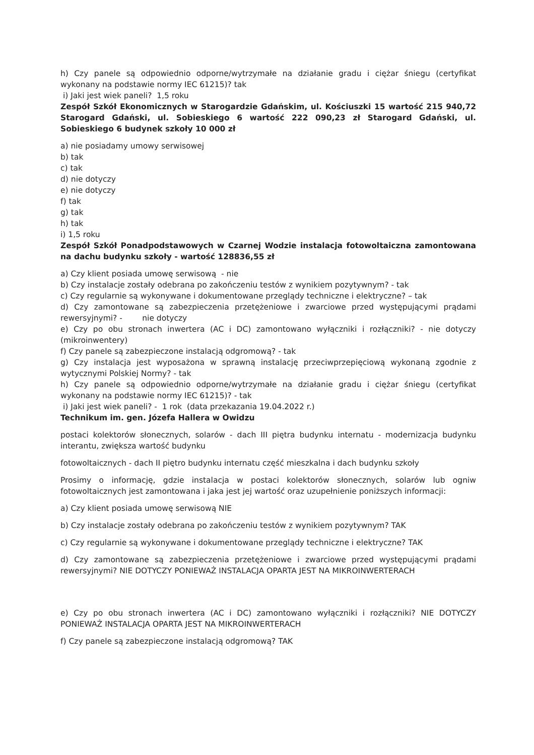h) Czy panele są odpowiednio odporne/wytrzymałe na działanie gradu i ciężar śniegu (certyfikat wykonany na podstawie normy IEC 61215)? tak
i) Jaki jest wiek paneli? 1,5 roku
Zespół Szkół Ekonomicznych w Starogardzie Gdańskim, ul. Kościuszki 15 wartość 215 940,72 Starogard Gdański, ul. Sobieskiego 6 wartość 222 090,23 zł Starogard Gdański, ul. Sobieskiego 6 budynek szkoły 10 000 zł
a) nie posiadamy umowy serwisowej
b) tak
c) tak
d) nie dotyczy
e) nie dotyczy
f) tak
g) tak
h) tak
i) 1,5 roku
Zespół Szkół Ponadpodstawowych w Czarnej Wodzie instalacja fotowoltaiczna zamontowana na dachu budynku szkoły - wartość 128836,55 zł
a) Czy klient posiada umowę serwisową - nie
b) Czy instalacje zostały odebrana po zakończeniu testów z wynikiem pozytywnym? - tak
c) Czy regularnie są wykonywane i dokumentowane przeglądy techniczne i elektryczne? – tak
d) Czy zamontowane są zabezpieczenia przetężeniowe i zwarciowe przed występującymi prądami rewersyjnymi? - nie dotyczy
e) Czy po obu stronach inwertera (AC i DC) zamontowano wyłączniki i rozłączniki? - nie dotyczy (mikroinwentery)
f) Czy panele są zabezpieczone instalacją odgromową? - tak
g) Czy instalacja jest wyposażona w sprawną instalację przeciwprzepięciową wykonaną zgodnie z wytycznymi Polskiej Normy? - tak
h) Czy panele są odpowiednio odporne/wytrzymałe na działanie gradu i ciężar śniegu (certyfikat wykonany na podstawie normy IEC 61215)? - tak
i) Jaki jest wiek paneli? - 1 rok (data przekazania 19.04.2022 r.)
Technikum im. gen. Józefa Hallera w Owidzu
postaci kolektorów słonecznych, solarów - dach III piętra budynku internatu - modernizacja budynku interantu, zwiększa wartość budynku
fotowoltaicznych - dach II piętro budynku internatu część mieszkalna i dach budynku szkoły
Prosimy o informację, gdzie instalacja w postaci kolektorów słonecznych, solarów lub ogniw fotowoltaicznych jest zamontowana i jaka jest jej wartość oraz uzupełnienie poniższych informacji:
a) Czy klient posiada umowę serwisową NIE
b) Czy instalacje zostały odebrana po zakończeniu testów z wynikiem pozytywnym? TAK
c) Czy regularnie są wykonywane i dokumentowane przeglądy techniczne i elektryczne? TAK
d) Czy zamontowane są zabezpieczenia przetężeniowe i zwarciowe przed występującymi prądami rewersyjnymi? NIE DOTYCZY PONIEWAŻ INSTALACJA OPARTA JEST NA MIKROINWERTERACH
e) Czy po obu stronach inwertera (AC i DC) zamontowano wyłączniki i rozłączniki? NIE DOTYCZY PONIEWAŻ INSTALACJA OPARTA JEST NA MIKROINWERTERACH
f) Czy panele są zabezpieczone instalacją odgromową? TAK